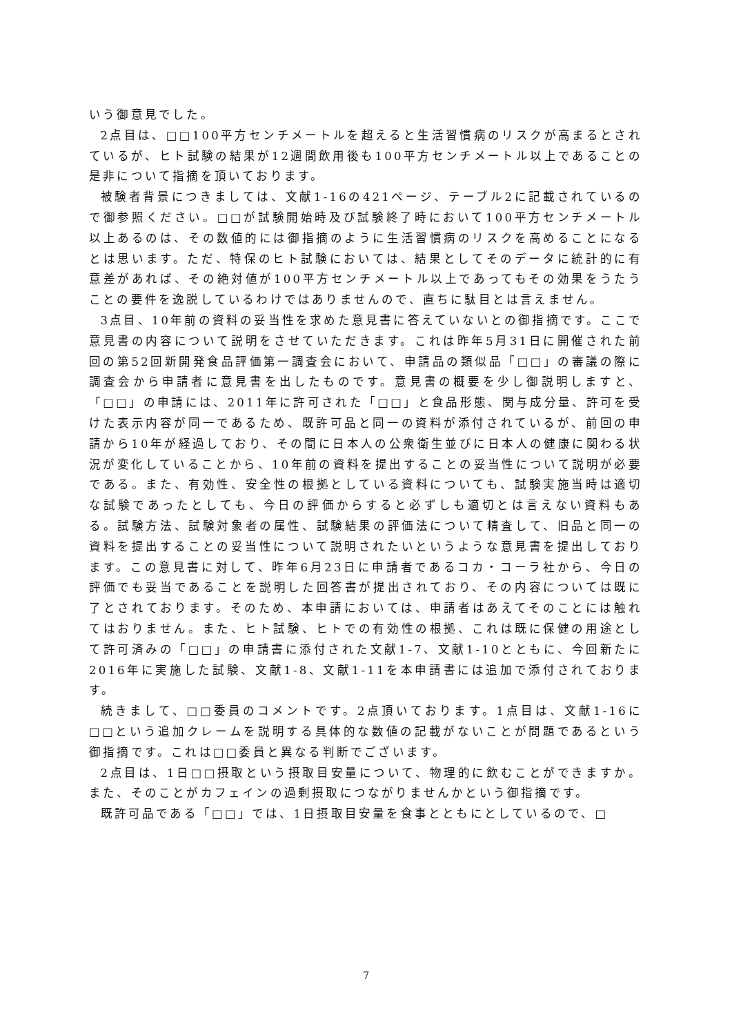いう御意見でした。
2点目は、□□100平方センチメートルを超えると生活習慣病のリスクが高まるとされているが、ヒト試験の結果が12週間飲用後も100平方センチメートル以上であることの是非について指摘を頂いております。
被験者背景につきましては、文献1-16の421ページ、テーブル2に記載されているので御参照ください。□□が試験開始時及び試験終了時において100平方センチメートル以上あるのは、その数値的には御指摘のように生活習慣病のリスクを高めることになるとは思います。ただ、特保のヒト試験においては、結果としてそのデータに統計的に有意差があれば、その絶対値が100平方センチメートル以上であってもその効果をうたうことの要件を逸脱しているわけではありませんので、直ちに駄目とは言えません。
3点目、10年前の資料の妥当性を求めた意見書に答えていないとの御指摘です。ここで意見書の内容について説明をさせていただきます。これは昨年5月31日に開催された前回の第52回新開発食品評価第一調査会において、申請品の類似品「□□」の審議の際に調査会から申請者に意見書を出したものです。意見書の概要を少し御説明しますと、「□□」の申請には、2011年に許可された「□□」と食品形態、関与成分量、許可を受けた表示内容が同一であるため、既許可品と同一の資料が添付されているが、前回の申請から10年が経過しており、その間に日本人の公衆衛生並びに日本人の健康に関わる状況が変化していることから、10年前の資料を提出することの妥当性について説明が必要である。また、有効性、安全性の根拠としている資料についても、試験実施当時は適切な試験であったとしても、今日の評価からすると必ずしも適切とは言えない資料もある。試験方法、試験対象者の属性、試験結果の評価法について精査して、旧品と同一の資料を提出することの妥当性について説明されたいというような意見書を提出しております。この意見書に対して、昨年6月23日に申請者であるコカ・コーラ社から、今日の評価でも妥当であることを説明した回答書が提出されており、その内容については既に了とされております。そのため、本申請においては、申請者はあえてそのことには触れてはおりません。また、ヒト試験、ヒトでの有効性の根拠、これは既に保健の用途として許可済みの「□□」の申請書に添付された文献1-7、文献1-10とともに、今回新たに2016年に実施した試験、文献1-8、文献1-11を本申請書には追加で添付されております。
続きまして、□□委員のコメントです。2点頂いております。1点目は、文献1-16に□□という追加クレームを説明する具体的な数値の記載がないことが問題であるという御指摘です。これは□□委員と異なる判断でございます。
2点目は、1日□□摂取という摂取目安量について、物理的に飲むことができますか。また、そのことがカフェインの過剰摂取につながりませんかという御指摘です。
既許可品である「□□」では、1日摂取目安量を食事とともにとしているので、□
7